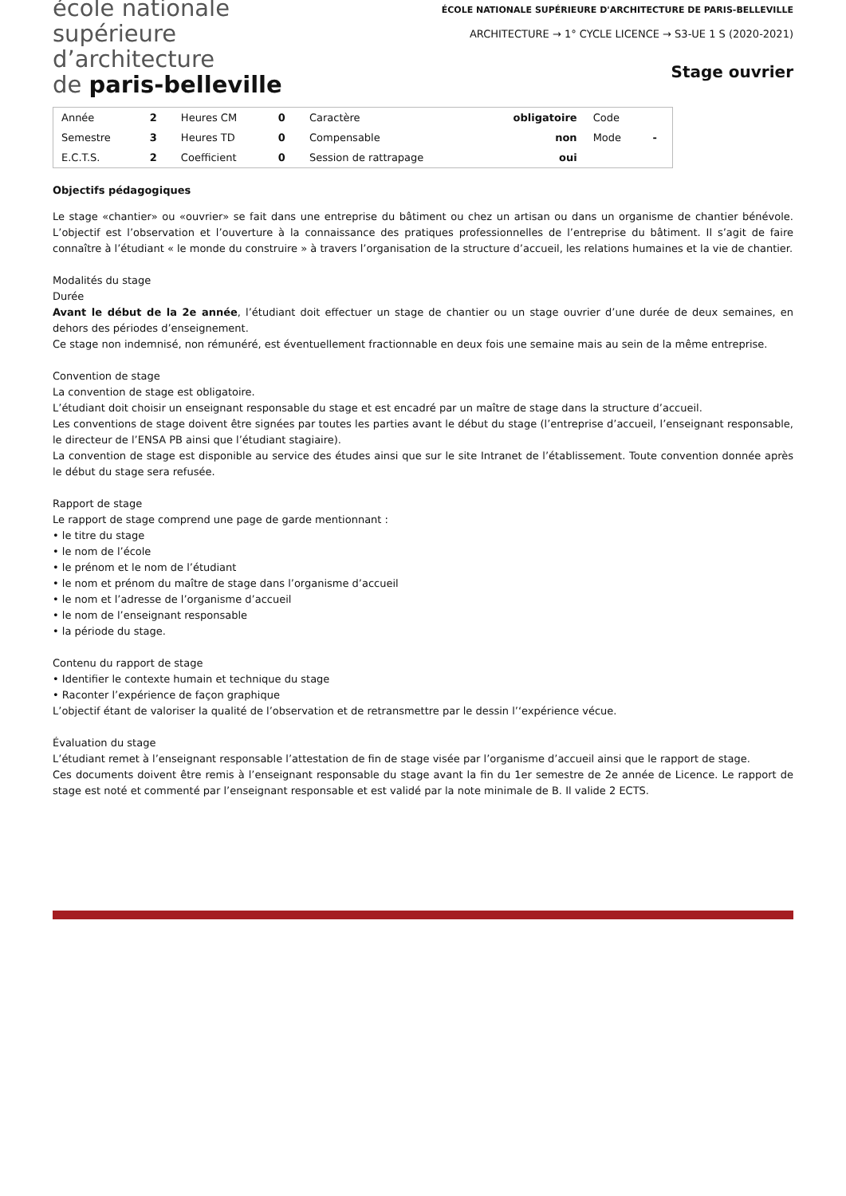école nationale
supérieure
d’architecture
de paris-belleville
ÉCOLE NATIONALE SUPÉRIEURE D'ARCHITECTURE DE PARIS-BELLEVILLE
ARCHITECTURE → 1° CYCLE LICENCE → S3-UE 1 S (2020-2021)
Stage ouvrier
| Année | 2 | Heures CM | 0 | Caractère | obligatoire | Code | |
| Semestre | 3 | Heures TD | 0 | Compensable | non | Mode | - |
| E.C.T.S. | 2 | Coefficient | 0 | Session de rattrapage | oui | | |
Objectifs pédagogiques
Le stage «chantier» ou «ouvrier» se fait dans une entreprise du bâtiment ou chez un artisan ou dans un organisme de chantier bénévole. L’objectif est l’observation et l’ouverture à la connaissance des pratiques professionnelles de l’entreprise du bâtiment. Il s’agit de faire connaître à l’étudiant « le monde du construire » à travers l’organisation de la structure d’accueil, les relations humaines et la vie de chantier.
Modalités du stage
Durée
Avant le début de la 2e année, l’étudiant doit effectuer un stage de chantier ou un stage ouvrier d’une durée de deux semaines, en dehors des périodes d’enseignement.
Ce stage non indemnisé, non rémunéré, est éventuellement fractionnable en deux fois une semaine mais au sein de la même entreprise.
Convention de stage
La convention de stage est obligatoire.
L’étudiant doit choisir un enseignant responsable du stage et est encadré par un maître de stage dans la structure d’accueil.
Les conventions de stage doivent être signées par toutes les parties avant le début du stage (l’entreprise d’accueil, l’enseignant responsable, le directeur de l’ENSA PB ainsi que l’étudiant stagiaire).
La convention de stage est disponible au service des études ainsi que sur le site Intranet de l’établissement. Toute convention donnée après le début du stage sera refusée.
Rapport de stage
Le rapport de stage comprend une page de garde mentionnant :
• le titre du stage
• le nom de l’école
• le prénom et le nom de l’étudiant
• le nom et prénom du maître de stage dans l’organisme d’accueil
• le nom et l’adresse de l’organisme d’accueil
• le nom de l’enseignant responsable
• la période du stage.
Contenu du rapport de stage
• Identifier le contexte humain et technique du stage
• Raconter l’expérience de façon graphique
L’objectif étant de valoriser la qualité de l’observation et de retransmettre par le dessin l’‘expérience vécue.
Évaluation du stage
L’étudiant remet à l’enseignant responsable l’attestation de fin de stage visée par l’organisme d’accueil ainsi que le rapport de stage.
Ces documents doivent être remis à l’enseignant responsable du stage avant la fin du 1er semestre de 2e année de Licence. Le rapport de stage est noté et commenté par l’enseignant responsable et est validé par la note minimale de B. Il valide 2 ECTS.